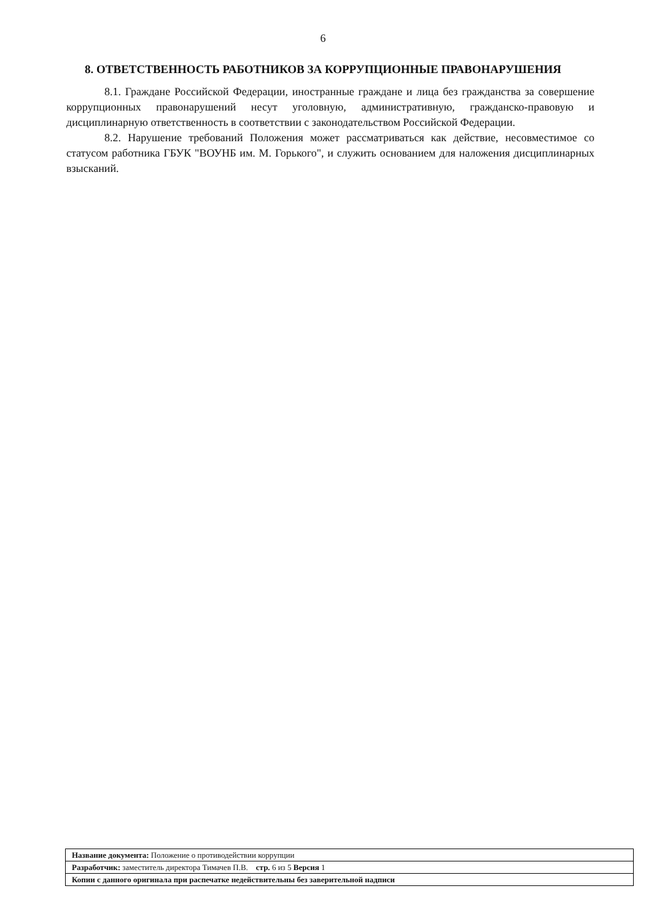6
8. ОТВЕТСТВЕННОСТЬ РАБОТНИКОВ ЗА КОРРУПЦИОННЫЕ ПРАВОНАРУШЕНИЯ
8.1. Граждане Российской Федерации, иностранные граждане и лица без гражданства за совершение коррупционных правонарушений несут уголовную, административную, гражданско-правовую и дисциплинарную ответственность в соответствии с законодательством Российской Федерации.
8.2. Нарушение требований Положения может рассматриваться как действие, несовместимое со статусом работника ГБУК "ВОУНБ им. М. Горького", и служить основанием для наложения дисциплинарных взысканий.
| Название документа: Положение о противодействии коррупции |
| Разработчик: заместитель директора Тимачев П.В. стр. 6 из 5 Версия 1 |
| Копии с данного оригинала при распечатке недействительны без заверительной надписи |